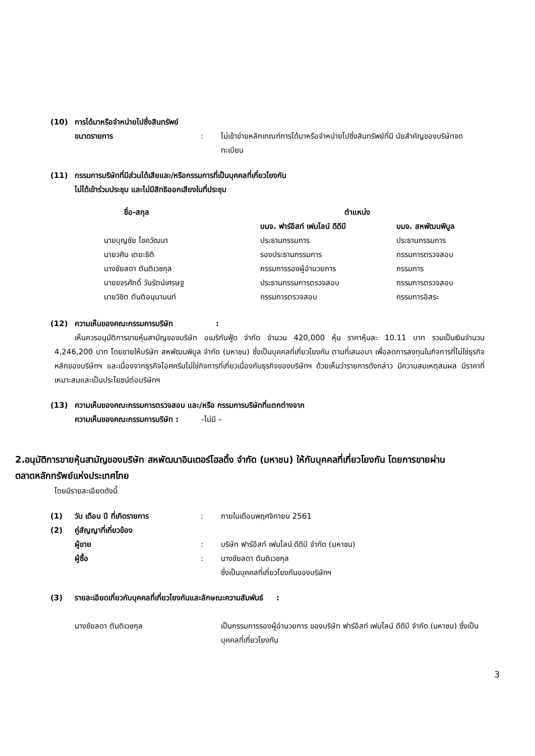(10) การได้มาหรือจำหน่ายไปซึ่งสินทรัพย์
ขนาดรายการ: ไม่เข้าข่ายหลักเกณฑ์การได้มาหรือจำหน่ายไปซึ่งสินทรัพย์ที่มี นัยสำคัญของบริษัทจดทะเบียน
(11) กรรมการบริษัทที่มีส่วนได้เสียและ/หรือกรรมการที่เป็นบุคคลที่เกี่ยวโยงกัน
ไม่ได้เข้าร่วมประชุม และไม่มีสิทธิออกเสียงในที่ประชุม
| ชื่อ-สกุล | ตำแหน่ง | |
| --- | --- | --- |
| | บมจ. ฟาร์อีสท์ เฟมไลน์ ดีดีบี | บมจ. สหพัฒนพิบูล |
| นายบุญชัย โชควัฒนา | ประธานกรรมการ | ประธานกรรมการ |
| นายวศิน เตยะธิติ | รองประธานกรรมการ | กรรมการตรวจสอบ |
| นางชัยลดา ตันติเวชกุล | กรรมการรองผู้อำนวยการ | กรรมการ |
| นายขจรศักดิ์ วันรัตน์เศรษฐ | ประธานกรรมการตรวจสอบ | กรรมการตรวจสอบ |
| นายวิชิต ตันติอนุนานนท์ | กรรมการตรวจสอบ | กรรมการอิสระ |
(12) ความเห็นของคณะกรรมการบริษัท:
เห็นควรอนุมัติการขายหุ้นสามัญของบริษัท อเมริกันฟู้ด จำกัด จำนวน 420,000 หุ้น ราคาหุ้นละ 10.11 บาท รวมเป็นเงินจำนวน 4,246,200 บาท โดยขายให้บริษัท สหพัฒนพิบูล จำกัด (มหาชน) ซึ่งเป็นบุคคลที่เกี่ยวโยงกัน ตามที่เสนอมา เพื่อลดการลงทุนในกิจการที่ไม่ใช่ธุรกิจหลักของบริษัทฯ และเนื่องจากธุรกิจไอศครีมไม่ใช่กิจการที่เกี่ยวเนื่องกับธุรกิจของบริษัทฯ ด้วยเห็นว่ารายการดังกล่าว มีความสมเหตุสมผล มีราคาที่เหมาะสมและเป็นประโยชน์ต่อบริษัทฯ
(13) ความเห็นของคณะกรรมการตรวจสอบ และ/หรือ กรรมการบริษัทที่แตกต่างจาก
ความเห็นของคณะกรรมการบริษัท : -ไม่มี –
2.อนุมัติการขายหุ้นสามัญของบริษัท สหพัฒนาอินเตอร์โฮลดิ้ง จำกัด (มหาชน) ให้กับบุคคลที่เกี่ยวโยงกัน โดยการขายผ่านตลาดหลักทรัพย์แห่งประเทศไทย
โดยมีรายละเอียดดังนี้
(1) วัน เดือน ปี ที่เกิดรายการ: ภายในเดือนพฤศจิกายน 2561
(2) คู่สัญญาที่เกี่ยวข้อง
ผู้ขาย: บริษัท ฟาร์อีสท์ เฟมไลน์ ดีดีบี จำกัด (มหาชน)
ผู้ซื้อ: นางชัยลดา ตันติเวชกุล
ซึ่งเป็นบุคคลที่เกี่ยวโยงกันของบริษัทฯ
(3) รายละเอียดเกี่ยวกับบุคคลที่เกี่ยวโยงกันและลักษณะความสัมพันธ์ :
นางชัยลดา ตันติเวชกุล เป็นกรรมการรองผู้อำนวยการ ของบริษัท ฟาร์อีสท์ เฟมไลน์ ดีดีบี จำกัด (มหาชน) ซึ่งเป็นบุคคลที่เกี่ยวโยงกัน
3